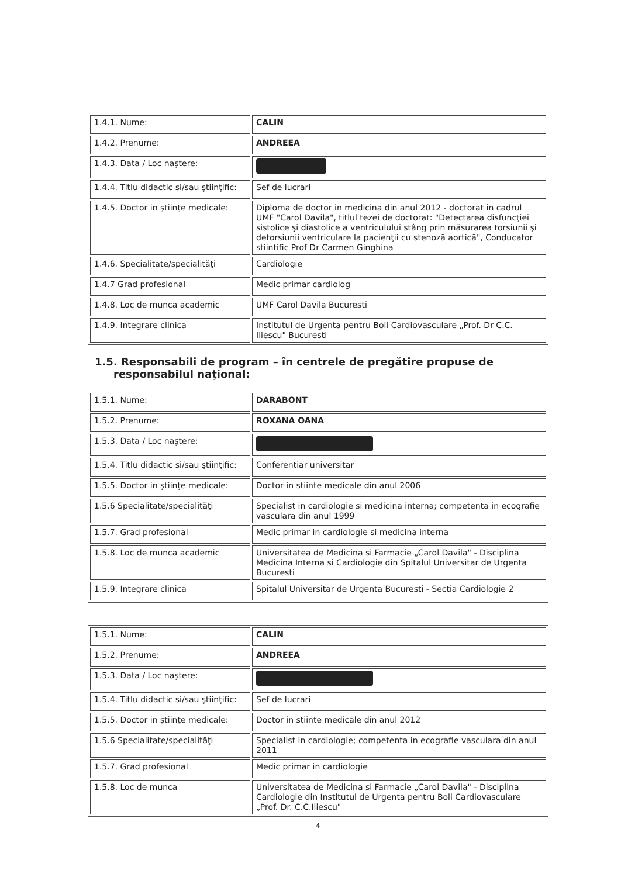| 1.4.1. Nume: | CALIN |
| 1.4.2. Prenume: | ANDREEA |
| 1.4.3. Data / Loc naştere: | |
| 1.4.4. Titlu didactic si/sau ştiinţific: | Sef de lucrari |
| 1.4.5. Doctor in ştiinţe medicale: | Diploma de doctor in medicina din anul 2012 - doctorat in cadrul UMF "Carol Davila", titlul tezei de doctorat: "Detectarea disfuncţiei sistolice şi diastolice a ventriculului stâng prin măsurarea torsiunii şi detorsiunii ventriculare la pacienţii cu stenoză aortică", Conducator stiintific Prof Dr Carmen Ginghina |
| 1.4.6. Specialitate/specialităţi | Cardiologie |
| 1.4.7 Grad profesional | Medic primar cardiolog |
| 1.4.8. Loc de munca academic | UMF Carol Davila Bucuresti |
| 1.4.9. Integrare clinica | Institutul de Urgenta pentru Boli Cardiovasculare „Prof. Dr C.C. Iliescu" Bucuresti |
1.5. Responsabili de program – în centrele de pregătire propuse de
responsabilul naţional:
| 1.5.1. Nume: | DARABONT |
| 1.5.2. Prenume: | ROXANA OANA |
| 1.5.3. Data / Loc naştere: | |
| 1.5.4. Titlu didactic si/sau ştiinţific: | Conferentiar universitar |
| 1.5.5. Doctor in ştiinţe medicale: | Doctor in stiinte medicale din anul 2006 |
| 1.5.6 Specialitate/specialităţi | Specialist in cardiologie si medicina interna; competenta in ecografie vasculara din anul 1999 |
| 1.5.7. Grad profesional | Medic primar in cardiologie si medicina interna |
| 1.5.8. Loc de munca academic | Universitatea de Medicina si Farmacie „Carol Davila" - Disciplina Medicina Interna si Cardiologie din Spitalul Universitar de Urgenta Bucuresti |
| 1.5.9. Integrare clinica | Spitalul Universitar de Urgenta Bucuresti - Sectia Cardiologie 2 |
| 1.5.1. Nume: | CALIN |
| 1.5.2. Prenume: | ANDREEA |
| 1.5.3. Data / Loc naştere: | |
| 1.5.4. Titlu didactic si/sau ştiinţific: | Sef de lucrari |
| 1.5.5. Doctor in ştiinţe medicale: | Doctor in stiinte medicale din anul 2012 |
| 1.5.6 Specialitate/specialităţi | Specialist in cardiologie; competenta in ecografie vasculara din anul 2011 |
| 1.5.7. Grad profesional | Medic primar in cardiologie |
| 1.5.8. Loc de munca | Universitatea de Medicina si Farmacie „Carol Davila" - Disciplina Cardiologie din Institutul de Urgenta pentru Boli Cardiovasculare „Prof. Dr. C.C.Iliescu" |
4